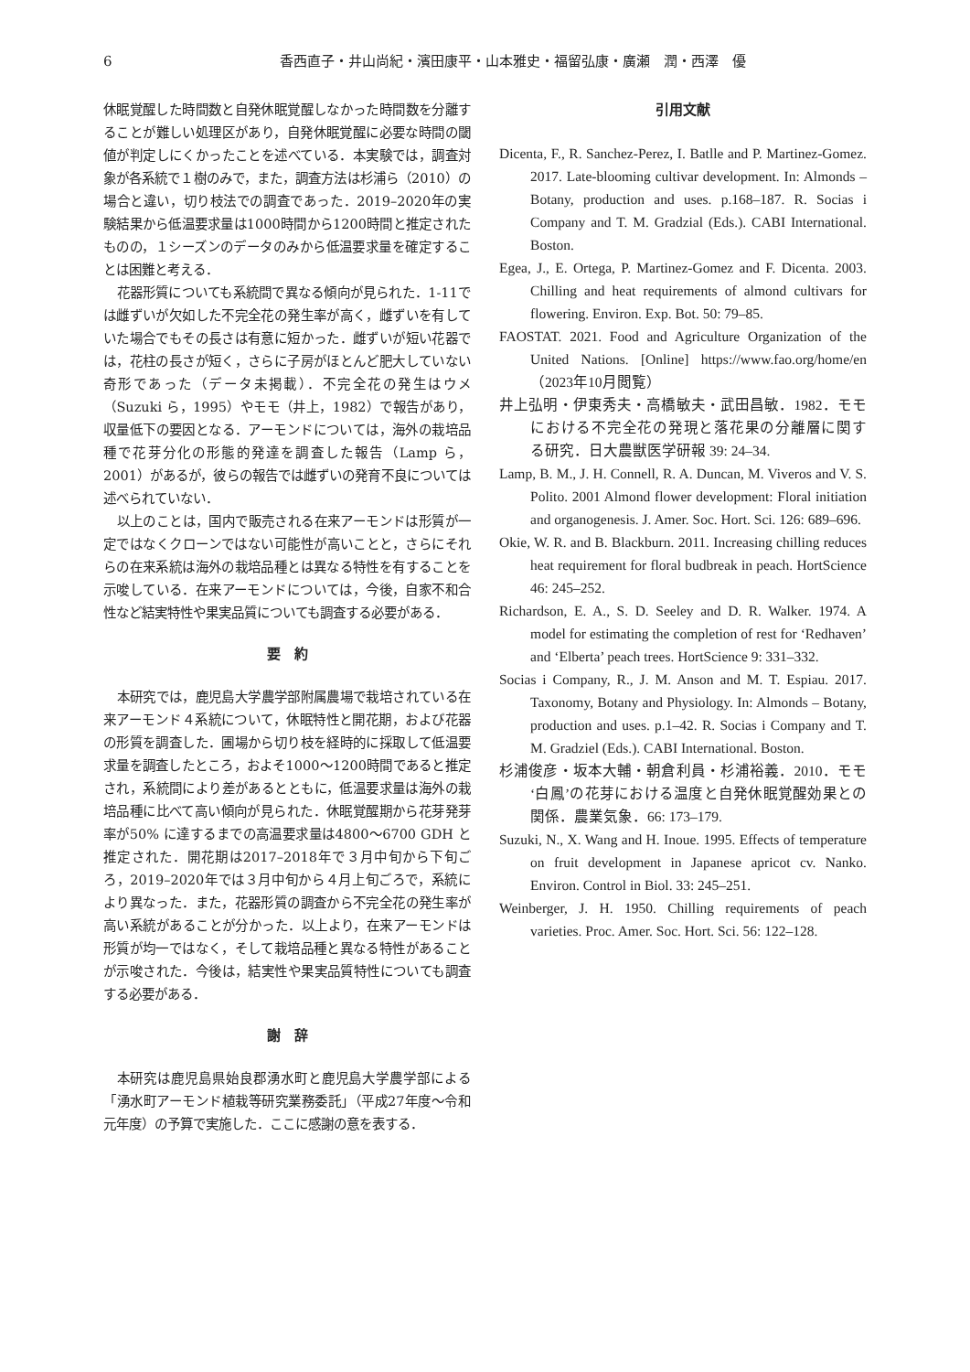6 香西直子・井山尚紀・濱田康平・山本雅史・福留弘康・廣瀬　潤・西澤　優
休眠覚醒した時間数と自発休眠覚醒しなかった時間数を分離することが難しい処理区があり，自発休眠覚醒に必要な時間の閾値が判定しにくかったことを述べている．本実験では，調査対象が各系統で１樹のみで，また，調査方法は杉浦ら（2010）の場合と違い，切り枝法での調査であった．2019–2020年の実験結果から低温要求量は1000時間から1200時間と推定されたものの，１シーズンのデータのみから低温要求量を確定することは困難と考える．
花器形質についても系統間で異なる傾向が見られた．1-11では雌ずいが欠如した不完全花の発生率が高く，雌ずいを有していた場合でもその長さは有意に短かった．雌ずいが短い花器では，花柱の長さが短く，さらに子房がほとんど肥大していない奇形であった（データ未掲載）．不完全花の発生はウメ（Suzuki ら，1995）やモモ（井上，1982）で報告があり，収量低下の要因となる．アーモンドについては，海外の栽培品種で花芽分化の形態的発達を調査した報告（Lamp ら，2001）があるが，彼らの報告では雌ずいの発育不良については述べられていない．
以上のことは，国内で販売される在来アーモンドは形質が一定ではなくクローンではない可能性が高いことと，さらにそれらの在来系統は海外の栽培品種とは異なる特性を有することを示唆している．在来アーモンドについては，今後，自家不和合性など結実特性や果実品質についても調査する必要がある．
要　約
本研究では，鹿児島大学農学部附属農場で栽培されている在来アーモンド４系統について，休眠特性と開花期，および花器の形質を調査した．圃場から切り枝を経時的に採取して低温要求量を調査したところ，およそ1000～1200時間であると推定され，系統間により差があるとともに，低温要求量は海外の栽培品種に比べて高い傾向が見られた．休眠覚醒期から花芽発芽率が50% に達するまでの高温要求量は4800～6700 GDH と推定された．開花期は2017–2018年で３月中旬から下旬ごろ，2019–2020年では３月中旬から４月上旬ごろで，系統により異なった．また，花器形質の調査から不完全花の発生率が高い系統があることが分かった．以上より，在来アーモンドは形質が均一ではなく，そして栽培品種と異なる特性があることが示唆された．今後は，結実性や果実品質特性についても調査する必要がある．
謝　辞
本研究は鹿児島県始良郡湧水町と鹿児島大学農学部による「湧水町アーモンド植栽等研究業務委託」（平成27年度～令和元年度）の予算で実施した．ここに感謝の意を表する．
引用文献
Dicenta, F., R. Sanchez-Perez, I. Batlle and P. Martinez-Gomez. 2017. Late-blooming cultivar development. In: Almonds – Botany, production and uses. p.168–187. R. Socias i Company and T. M. Gradzial (Eds.). CABI International. Boston.
Egea, J., E. Ortega, P. Martinez-Gomez and F. Dicenta. 2003. Chilling and heat requirements of almond cultivars for flowering. Environ. Exp. Bot. 50: 79–85.
FAOSTAT. 2021. Food and Agriculture Organization of the United Nations. [Online] https://www.fao.org/home/en（2023年10月閲覧）
井上弘明・伊東秀夫・高橋敏夫・武田昌敏．1982．モモにおける不完全花の発現と落花果の分離層に関する研究．日大農獣医学研報 39: 24–34.
Lamp, B. M., J. H. Connell, R. A. Duncan, M. Viveros and V. S. Polito. 2001 Almond flower development: Floral initiation and organogenesis. J. Amer. Soc. Hort. Sci. 126: 689–696.
Okie, W. R. and B. Blackburn. 2011. Increasing chilling reduces heat requirement for floral budbreak in peach. HortScience 46: 245–252.
Richardson, E. A., S. D. Seeley and D. R. Walker. 1974. A model for estimating the completion of rest for ‘Redhaven’ and ‘Elberta’ peach trees. HortScience 9: 331–332.
Socias i Company, R., J. M. Anson and M. T. Espiau. 2017. Taxonomy, Botany and Physiology. In: Almonds – Botany, production and uses. p.1–42. R. Socias i Company and T. M. Gradziel (Eds.). CABI International. Boston.
杉浦俊彦・坂本大輔・朝倉利員・杉浦裕義．2010．モモ‘白鳳’の花芽における温度と自発休眠覚醒効果との関係．農業気象．66: 173–179.
Suzuki, N., X. Wang and H. Inoue. 1995. Effects of temperature on fruit development in Japanese apricot cv. Nanko. Environ. Control in Biol. 33: 245–251.
Weinberger, J. H. 1950. Chilling requirements of peach varieties. Proc. Amer. Soc. Hort. Sci. 56: 122–128.